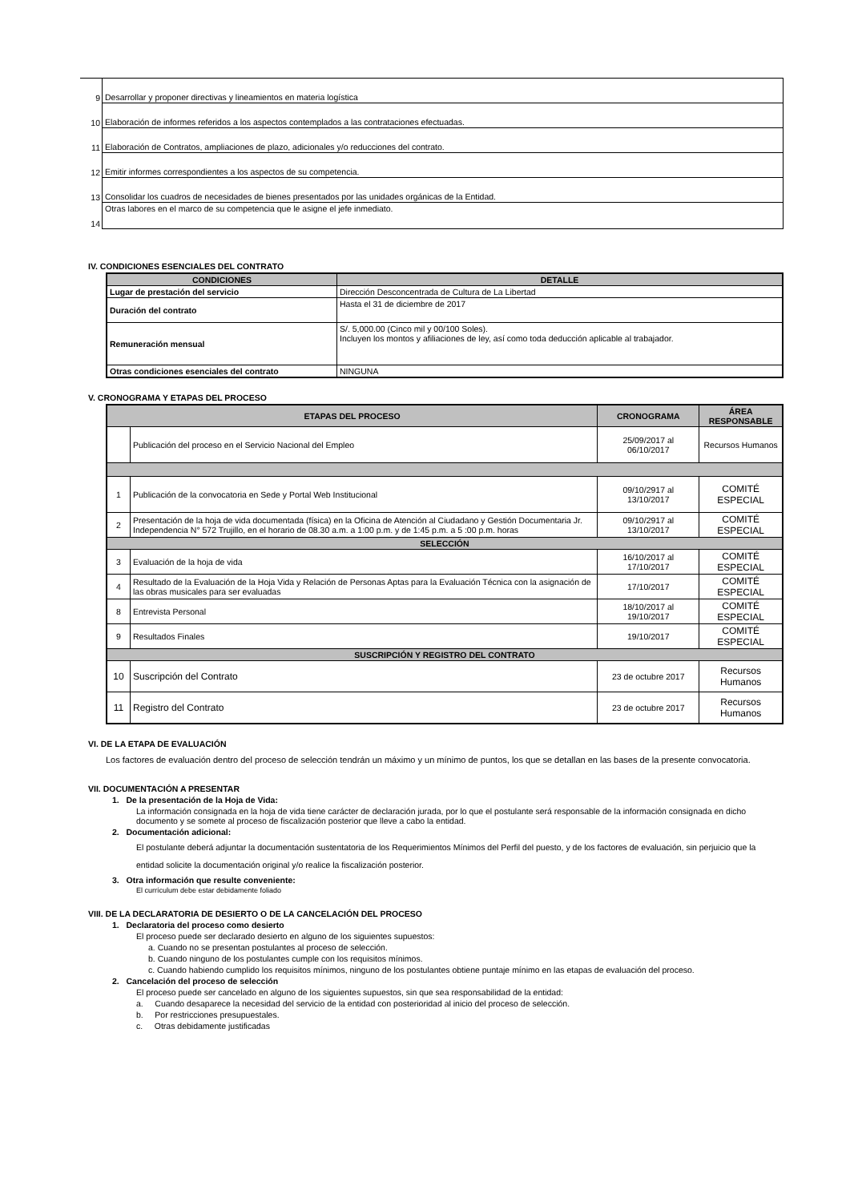| 9 | Desarrollar y proponer directivas y lineamientos en materia logística |
| 10 | Elaboración de informes referidos a los aspectos contemplados a las contrataciones efectuadas. |
| 11 | Elaboración de Contratos, ampliaciones de plazo, adicionales y/o reducciones del contrato. |
| 12 | Emitir informes correspondientes a los aspectos de su competencia. |
| 13 | Consolidar los cuadros de necesidades de bienes presentados por las unidades orgánicas de la Entidad. |
| 14 | Otras labores en el marco de su competencia que le asigne el jefe inmediato. |
IV. CONDICIONES ESENCIALES DEL CONTRATO
| CONDICIONES | DETALLE |
| --- | --- |
| Lugar de prestación del servicio | Dirección Desconcentrada de Cultura de La Libertad |
| Duración del contrato | Hasta el 31 de diciembre de 2017 |
| Remuneración mensual | S/. 5,000.00 (Cinco mil y 00/100 Soles). Incluyen los montos y afiliaciones de ley, así como toda deducción aplicable al trabajador. |
| Otras condiciones esenciales del contrato | NINGUNA |
V. CRONOGRAMA Y ETAPAS DEL PROCESO
| ETAPAS DEL PROCESO | | CRONOGRAMA | ÁREA RESPONSABLE |
| --- | --- | --- | --- |
| | Publicación del proceso en el Servicio Nacional del Empleo | 25/09/2017 al 06/10/2017 | Recursos Humanos |
| 1 | Publicación de la convocatoria en Sede y Portal Web Institucional | 09/10/2917 al 13/10/2017 | COMITÉ ESPECIAL |
| 2 | Presentación de la hoja de vida documentada (física) en la Oficina de Atención al Ciudadano y Gestión Documentaria Jr. Independencia N° 572 Trujillo, en el horario de 08.30 a.m. a 1:00 p.m. y de 1:45 p.m. a 5 :00 p.m. horas | 09/10/2917 al 13/10/2017 | COMITÉ ESPECIAL |
| SELECCIÓN | | | |
| 3 | Evaluación de la hoja de vida | 16/10/2017 al 17/10/2017 | COMITÉ ESPECIAL |
| 4 | Resultado de la Evaluación de la Hoja Vida y Relación de Personas Aptas para la Evaluación Técnica con la asignación de las obras musicales para ser evaluadas | 17/10/2017 | COMITÉ ESPECIAL |
| 8 | Entrevista Personal | 18/10/2017 al 19/10/2017 | COMITÉ ESPECIAL |
| 9 | Resultados Finales | 19/10/2017 | COMITÉ ESPECIAL |
| SUSCRIPCIÓN Y REGISTRO DEL CONTRATO | | | |
| 10 | Suscripción del Contrato | 23 de octubre 2017 | Recursos Humanos |
| 11 | Registro del Contrato | 23 de octubre 2017 | Recursos Humanos |
VI. DE LA ETAPA DE EVALUACIÓN
Los factores de evaluación dentro del proceso de selección tendrán un máximo y un mínimo de puntos, los que se detallan en las bases de la presente convocatoria.
VII. DOCUMENTACIÓN A PRESENTAR
1. De la presentación de la Hoja de Vida:
La información consignada en la hoja de vida tiene carácter de declaración jurada, por lo que el postulante será responsable de la información consignada en dicho documento y se somete al proceso de fiscalización posterior que lleve a cabo la entidad.
2. Documentación adicional:
El postulante deberá adjuntar la documentación sustentatoria de los Requerimientos Mínimos del Perfil del puesto, y de los factores de evaluación, sin perjuicio que la entidad solicite la documentación original y/o realice la fiscalización posterior.
3. Otra información que resulte conveniente:
El currículum debe estar debidamente foliado
VIII. DE LA DECLARATORIA DE DESIERTO O DE LA CANCELACIÓN DEL PROCESO
1. Declaratoria del proceso como desierto
El proceso puede ser declarado desierto en alguno de los siguientes supuestos:
a. Cuando no se presentan postulantes al proceso de selección.
b. Cuando ninguno de los postulantes cumple con los requisitos mínimos.
c. Cuando habiendo cumplido los requisitos mínimos, ninguno de los postulantes obtiene puntaje mínimo en las etapas de evaluación del proceso.
2. Cancelación del proceso de selección
El proceso puede ser cancelado en alguno de los siguientes supuestos, sin que sea responsabilidad de la entidad:
a. Cuando desaparece la necesidad del servicio de la entidad con posterioridad al inicio del proceso de selección.
b. Por restricciones presupuestales.
c. Otras debidamente justificadas